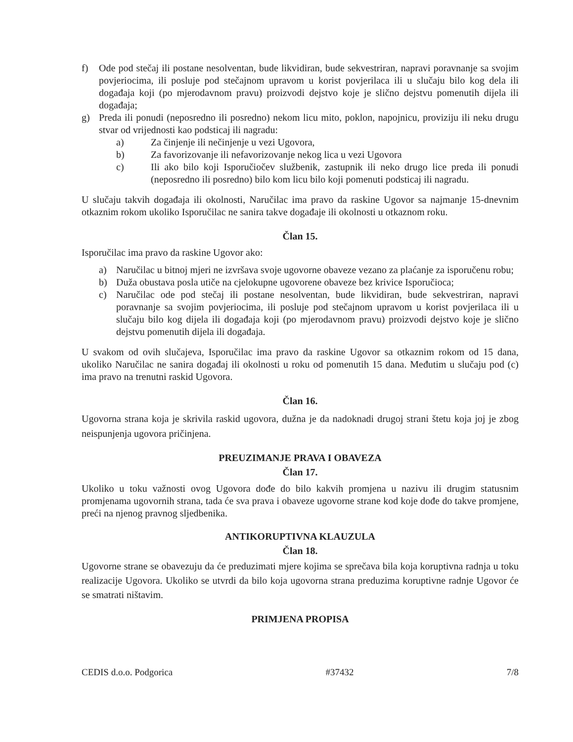f) Ode pod stečaj ili postane nesolventan, bude likvidiran, bude sekvestriran, napravi poravnanje sa svojim povjeriocima, ili posluje pod stečajnom upravom u korist povjerilaca ili u slučaju bilo kog dela ili događaja koji (po mjerodavnom pravu) proizvodi dejstvo koje je slično dejstvu pomenutih dijela ili događaja;
g) Preda ili ponudi (neposredno ili posredno) nekom licu mito, poklon, napojnicu, proviziju ili neku drugu stvar od vrijednosti kao podsticaj ili nagradu:
a) Za činjenje ili nečinjenje u vezi Ugovora,
b) Za favorizovanje ili nefavorizovanje nekog lica u vezi Ugovora
c) Ili ako bilo koji Isporučiočev službenik, zastupnik ili neko drugo lice preda ili ponudi (neposredno ili posredno) bilo kom licu bilo koji pomenuti podsticaj ili nagradu.
U slučaju takvih događaja ili okolnosti, Naručilac ima pravo da raskine Ugovor sa najmanje 15-dnevnim otkaznim rokom ukoliko Isporučilac ne sanira takve događaje ili okolnosti u otkaznom roku.
Član 15.
Isporučilac ima pravo da raskine Ugovor ako:
a) Naručilac u bitnoj mjeri ne izvršava svoje ugovorne obaveze vezano za plaćanje za isporučenu robu;
b) Duža obustava posla utiče na cjelokupne ugovorene obaveze bez krivice Isporučioca;
c) Naručilac ode pod stečaj ili postane nesolventan, bude likvidiran, bude sekvestriran, napravi poravnanje sa svojim povjeriocima, ili posluje pod stečajnom upravom u korist povjerilaca ili u slučaju bilo kog dijela ili događaja koji (po mjerodavnom pravu) proizvodi dejstvo koje je slično dejstvu pomenutih dijela ili događaja.
U svakom od ovih slučajeva, Isporučilac ima pravo da raskine Ugovor sa otkaznim rokom od 15 dana, ukoliko Naručilac ne sanira događaj ili okolnosti u roku od pomenutih 15 dana. Međutim u slučaju pod (c) ima pravo na trenutni raskid Ugovora.
Član 16.
Ugovorna strana koja je skrivila raskid ugovora, dužna je da nadoknadi drugoj strani štetu koja joj je zbog neispunjenja ugovora pričinjena.
PREUZIMANJE PRAVA I OBAVEZA
Član 17.
Ukoliko u toku važnosti ovog Ugovora dođe do bilo kakvih promjena u nazivu ili drugim statusnim promjenama ugovornih strana, tada će sva prava i obaveze ugovorne strane kod koje dođe do takve promjene, preći na njenog pravnog sljedbenika.
ANTIKORUPTIVNA KLAUZULA
Član 18.
Ugovorne strane se obavezuju da će preduzimati mjere kojima se sprečava bila koja koruptivna radnja u toku realizacije Ugovora. Ukoliko se utvrdi da bilo koja ugovorna strana preduzima koruptivne radnje Ugovor će se smatrati ništavim.
PRIMJENA PROPISA
CEDIS d.o.o. Podgorica #37432 7/8